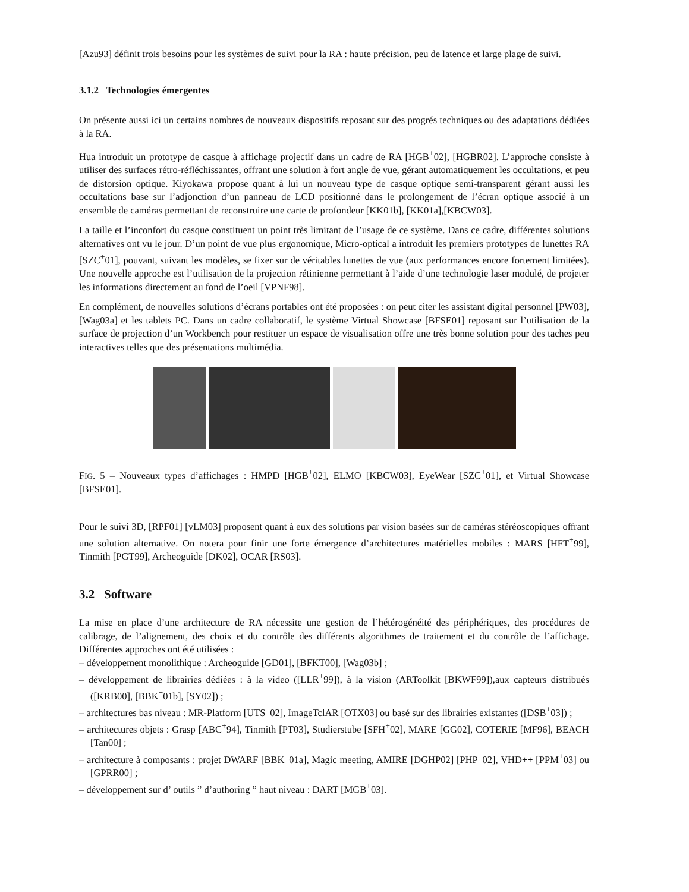[Azu93] définit trois besoins pour les systèmes de suivi pour la RA : haute précision, peu de latence et large plage de suivi.
3.1.2 Technologies émergentes
On présente aussi ici un certains nombres de nouveaux dispositifs reposant sur des progrés techniques ou des adaptations dédiées à la RA.
Hua introduit un prototype de casque à affichage projectif dans un cadre de RA [HGB<sup>+</sup>02], [HGBR02]. L’approche consiste à utiliser des surfaces rétro-réfléchissantes, offrant une solution à fort angle de vue, gérant automatiquement les occultations, et peu de distorsion optique. Kiyokawa propose quant à lui un nouveau type de casque optique semi-transparent gérant aussi les occultations base sur l’adjonction d’un panneau de LCD positionné dans le prolongement de l’écran optique associé à un ensemble de caméras permettant de reconstruire une carte de profondeur [KK01b], [KK01a],[KBCW03].
La taille et l’inconfort du casque constituent un point très limitant de l’usage de ce système. Dans ce cadre, différentes solutions alternatives ont vu le jour. D’un point de vue plus ergonomique, Micro-optical a introduit les premiers prototypes de lunettes RA [SZC<sup>+</sup>01], pouvant, suivant les modèles, se fixer sur de véritables lunettes de vue (aux performances encore fortement limitées). Une nouvelle approche est l’utilisation de la projection rétinienne permettant à l’aide d’une technologie laser modulé, de projeter les informations directement au fond de l’oeil [VPNF98].
En complément, de nouvelles solutions d’écrans portables ont été proposées : on peut citer les assistant digital personnel [PW03], [Wag03a] et les tablets PC. Dans un cadre collaboratif, le système Virtual Showcase [BFSE01] reposant sur l’utilisation de la surface de projection d’un Workbench pour restituer un espace de visualisation offre une très bonne solution pour des taches peu interactives telles que des présentations multimédia.
FIG. 5 – Nouveaux types d’affichages : HMPD [HGB<sup>+</sup>02], ELMO [KBCW03], EyeWear [SZC<sup>+</sup>01], et Virtual Showcase [BFSE01].
Pour le suivi 3D, [RPF01] [vLM03] proposent quant à eux des solutions par vision basées sur de caméras stéréoscopiques offrant une solution alternative. On notera pour finir une forte émergence d’architectures matérielles mobiles : MARS [HFT<sup>+</sup>99], Tinmith [PGT99], Archeoguide [DK02], OCAR [RS03].
3.2 Software
La mise en place d’une architecture de RA nécessite une gestion de l’hétérogénéité des périphériques, des procédures de calibrage, de l’alignement, des choix et du contrôle des différents algorithmes de traitement et du contrôle de l’affichage. Différentes approches ont été utilisées :
– développement monolithique : Archeoguide [GD01], [BFKT00], [Wag03b] ;
– développement de librairies dédiées : à la video ([LLR<sup>+</sup>99]), à la vision (ARToolkit [BKWF99]),aux capteurs distribués ([KRB00], [BBK<sup>+</sup>01b], [SY02]) ;
– architectures bas niveau : MR-Platform [UTS<sup>+</sup>02], ImageTclAR [OTX03] ou basé sur des librairies existantes ([DSB<sup>+</sup>03]) ;
– architectures objets : Grasp [ABC<sup>+</sup>94], Tinmith [PT03], Studierstube [SFH<sup>+</sup>02], MARE [GG02], COTERIE [MF96], BEACH [Tan00] ;
– architecture à composants : projet DWARF [BBK<sup>+</sup>01a], Magic meeting, AMIRE [DGHP02] [PHP<sup>+</sup>02], VHD++ [PPM<sup>+</sup>03] ou [GPRR00] ;
– développement sur d’ outils ” d’authoring ” haut niveau : DART [MGB<sup>+</sup>03].